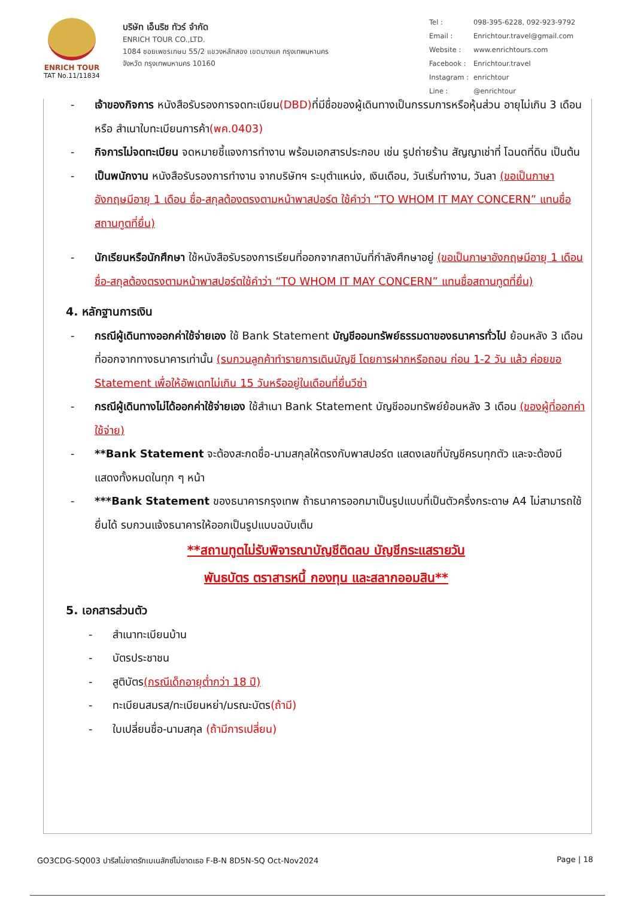ENRICH TOUR
TAT No.11/11834
บริษัท เอ็นริช ทัวร์ จำกัด
ENRICH TOUR CO.,LTD.
1084 ซอยเพชรเกษม 55/2 แขวงหลักสอง เขตบางแค กรุงเทพมหานคร
จังหวัด กรุงเทพมหานคร 10160
| Tel : | 098-395-6228, 092-923-9792 |
| Email : | Enrichtour.travel@gmail.com |
| Website : | www.enrichtours.com |
| Facebook : | Enrichtour.travel |
| Instagram : | enrichtour |
| Line : | @enrichtour |
- เจ้าของกิจการ หนังสือรับรองการจดทะเบียน(DBD) ที่มีชื่อของผู้เดินทางเป็นกรรมการหรือหุ้นส่วน อายุไม่เกิน 3 เดือน หรือ สำเนาใบทะเบียนการค้า(พค.0403)
- กิจการไม่จดทะเบียน จดหมายชี้แจงการทำงาน พร้อมเอกสารประกอบ เช่น รูปถ่ายร้าน สัญญาเช่าที่ โฉนดที่ดิน เป็นต้น
- เป็นพนักงาน หนังสือรับรองการทำงาน จากบริษัทฯ ระบุตำแหน่ง, เงินเดือน, วันเริ่มทำงาน, วันลา (ขอเป็นภาษาอังกฤษมีอายุ 1 เดือน ชื่อ-สกุลต้องตรงตามหน้าพาสปอร์ต ใช้คำว่า “TO WHOM IT MAY CONCERN” แทนชื่อสถานทูตที่ยื่น)
- นักเรียนหรือนักศึกษา ใช้หนังสือรับรองการเรียนที่ออกจากสถาบันที่กำลังศึกษาอยู่ (ขอเป็นภาษาอังกฤษมีอายุ 1 เดือน ชื่อ-สกุลต้องตรงตามหน้าพาสปอร์ตใช้คำว่า “TO WHOM IT MAY CONCERN” แทนชื่อสถานทูตที่ยื่น)
4. หลักฐานการเงิน
- กรณีผู้เดินทางออกค่าใช้จ่ายเอง ใช้ Bank Statement บัญชีออมทรัพย์ธรรมดาของธนาคารทั่วไป ย้อนหลัง 3 เดือน ที่ออกจากทางธนาคารเท่านั้น (รบกวนลูกค้าทำรายการเดินบัญชี โดยการฝากหรือถอน ก่อน 1-2 วัน แล้ว ค่อยขอ Statement เพื่อให้อัพเดทไม่เกิน 15 วันหรืออยู่ในเดือนที่ยื่นวีซ่า
- กรณีผู้เดินทางไม่ได้ออกค่าใช้จ่ายเอง ใช้สำเนา Bank Statement บัญชีออมทรัพย์ย้อนหลัง 3 เดือน (ของผู้ที่ออกค่าใช้จ่าย)
- **Bank Statement จะต้องสะกดชื่อ-นามสกุลให้ตรงกับพาสปอร์ต แสดงเลขที่บัญชีครบทุกตัว และจะต้องมีแสดงทั้งหมดในทุก ๆ หน้า
- ***Bank Statement ของธนาคารกรุงเทพ ถ้าธนาคารออกมาเป็นรูปแบบที่เป็นตัวครึ่งกระดาษ A4 ไม่สามารถใช้ยื่นได้ รบกวนแจ้งธนาคารให้ออกเป็นรูปแบบฉบับเต็ม
**สถานทูตไม่รับพิจารณาบัญชีติดลบ บัญชีกระแสรายวัน
พันธบัตร ตราสารหนี้ กองทุน และสลากออมสิน**
5. เอกสารส่วนตัว
- สำเนาทะเบียนบ้าน
- บัตรประชาชน
- สูติบัตร(กรณีเด็กอายุต่ำกว่า 18 ปี)
- ทะเบียนสมรส/ทะเบียนหย่า/มรณะบัตร(ถ้ามี)
- ใบเปลี่ยนชื่อ-นามสกุล (ถ้ามีการเปลี่ยน)
GO3CDG-SQ003 ปารีสไม่ขาดรักเบเนลักซ์ไม่ขาดเธอ F-B-N 8D5N-SQ Oct-Nov2024 Page | 18